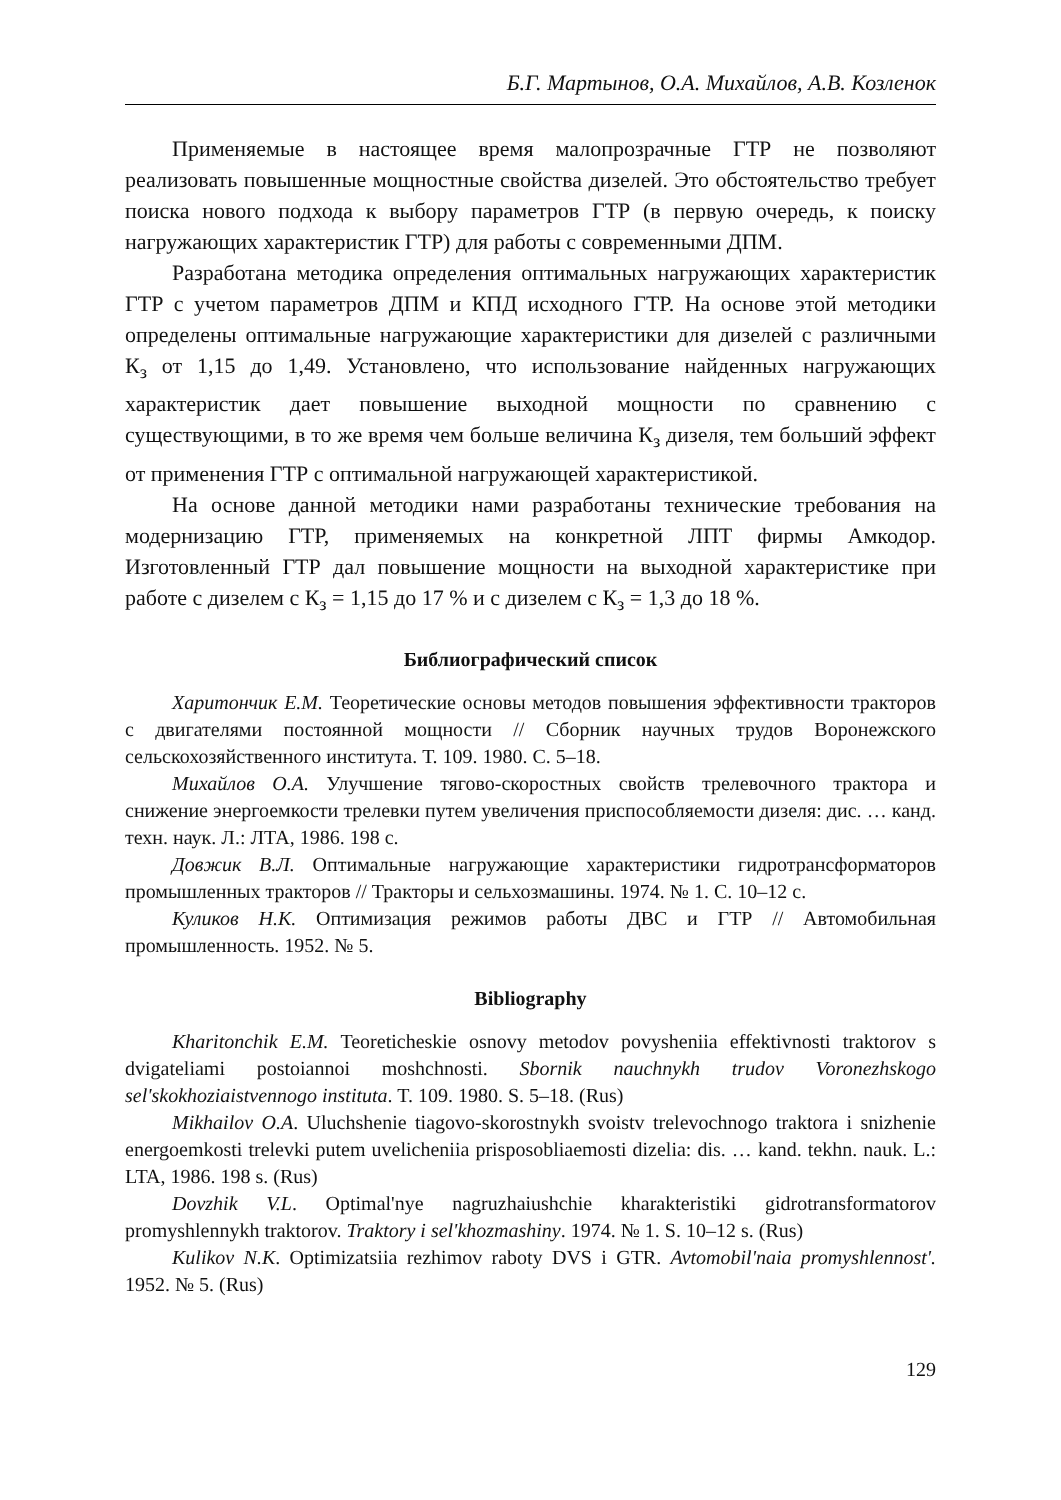Б.Г. Мартынов, О.А. Михайлов, А.В. Козленок
Применяемые в настоящее время малопрозрачные ГТР не позволяют реализовать повышенные мощностные свойства дизелей. Это обстоятельство требует поиска нового подхода к выбору параметров ГТР (в первую очередь, к поиску нагружающих характеристик ГТР) для работы с современными ДПМ.
Разработана методика определения оптимальных нагружающих характеристик ГТР с учетом параметров ДПМ и КПД исходного ГТР. На основе этой методики определены оптимальные нагружающие характеристики для дизелей с различными К<sub>з</sub> от 1,15 до 1,49. Установлено, что использование найденных нагружающих характеристик дает повышение выходной мощности по сравнению с существующими, в то же время чем больше величина К<sub>з</sub> дизеля, тем больший эффект от применения ГТР с оптимальной нагружающей характеристикой.
На основе данной методики нами разработаны технические требования на модернизацию ГТР, применяемых на конкретной ЛПТ фирмы Амкодор. Изготовленный ГТР дал повышение мощности на выходной характеристике при работе с дизелем с К<sub>з</sub> = 1,15 до 17 % и с дизелем с К<sub>з</sub> = 1,3 до 18 %.
Библиографический список
Харитончик Е.М. Теоретические основы методов повышения эффективности тракторов с двигателями постоянной мощности // Сборник научных трудов Воронежского сельскохозяйственного института. Т. 109. 1980. С. 5–18.
Михайлов О.А. Улучшение тягово-скоростных свойств трелевочного трактора и снижение энергоемкости трелевки путем увеличения приспособляемости дизеля: дис. … канд. техн. наук. Л.: ЛТА, 1986. 198 с.
Довжик В.Л. Оптимальные нагружающие характеристики гидротрансформаторов промышленных тракторов // Тракторы и сельхозмашины. 1974. № 1. С. 10–12 с.
Куликов Н.К. Оптимизация режимов работы ДВС и ГТР // Автомобильная промышленность. 1952. № 5.
Bibliography
Kharitonchik E.M. Teoreticheskie osnovy metodov povysheniia effektivnosti traktorov s dvigateliami postoiannoi moshchnosti. Sbornik nauchnykh trudov Voronezhskogo sel'skokhoziaistvennogo instituta. T. 109. 1980. S. 5–18. (Rus)
Mikhailov O.A. Uluchshenie tiagovo-skorostnykh svoistv trelevochnogo traktora i snizhenie energoemkosti trelevki putem uvelicheniia prisposobliaemosti dizelia: dis. … kand. tekhn. nauk. L.: LTA, 1986. 198 s. (Rus)
Dovzhik V.L. Optimal'nye nagruzhaiushchie kharakteristiki gidrotransformatorov promyshlennykh traktorov. Traktory i sel'khozmashiny. 1974. № 1. S. 10–12 s. (Rus)
Kulikov N.K. Optimizatsiia rezhimov raboty DVS i GTR. Avtomobil'naia promyshlennost'. 1952. № 5. (Rus)
129